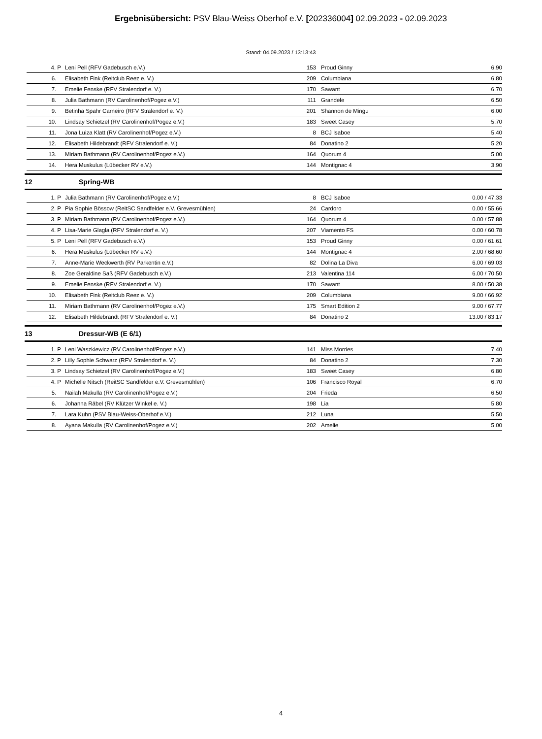Ergebnisübersicht: PSV Blau-Weiss Oberhof e.V. [202336004] 02.09.2023 - 02.09.2023
Stand: 04.09.2023 / 13:13:43
| 4. P | Leni Pell (RFV Gadebusch e.V.) | 153 | Proud Ginny | 6.90 |
| 6. | Elisabeth Fink (Reitclub Reez e. V.) | 209 | Columbiana | 6.80 |
| 7. | Emelie Fenske (RFV Stralendorf e. V.) | 170 | Sawant | 6.70 |
| 8. | Julia Bathmann (RV Carolinenhof/Pogez e.V.) | 111 | Grandele | 6.50 |
| 9. | Betinha Spahr Carneiro (RFV Stralendorf e. V.) | 201 | Shannon de Mingu | 6.00 |
| 10. | Lindsay Schietzel (RV Carolinenhof/Pogez e.V.) | 183 | Sweet Casey | 5.70 |
| 11. | Jona Luiza Klatt (RV Carolinenhof/Pogez e.V.) | 8 | BCJ Isaboe | 5.40 |
| 12. | Elisabeth Hildebrandt (RFV Stralendorf e. V.) | 84 | Donatino 2 | 5.20 |
| 13. | Miriam Bathmann (RV Carolinenhof/Pogez e.V.) | 164 | Quorum 4 | 5.00 |
| 14. | Hera Muskulus (Lübecker RV e.V.) | 144 | Montignac 4 | 3.90 |
12 Spring-WB
| 1. P | Julia Bathmann (RV Carolinenhof/Pogez e.V.) | 8 | BCJ Isaboe | 0.00 / 47.33 |
| 2. P | Pia Sophie Bössow (ReitSC Sandfelder e.V. Grevesmühlen) | 24 | Cardoro | 0.00 / 55.66 |
| 3. P | Miriam Bathmann (RV Carolinenhof/Pogez e.V.) | 164 | Quorum 4 | 0.00 / 57.88 |
| 4. P | Lisa-Marie Glagla (RFV Stralendorf e. V.) | 207 | Viamento FS | 0.00 / 60.78 |
| 5. P | Leni Pell (RFV Gadebusch e.V.) | 153 | Proud Ginny | 0.00 / 61.61 |
| 6. | Hera Muskulus (Lübecker RV e.V.) | 144 | Montignac 4 | 2.00 / 68.60 |
| 7. | Anne-Marie Weckwerth (RV Parkentin e.V.) | 82 | Dolina La Diva | 6.00 / 69.03 |
| 8. | Zoe Geraldine Saß (RFV Gadebusch e.V.) | 213 | Valentina 114 | 6.00 / 70.50 |
| 9. | Emelie Fenske (RFV Stralendorf e. V.) | 170 | Sawant | 8.00 / 50.38 |
| 10. | Elisabeth Fink (Reitclub Reez e. V.) | 209 | Columbiana | 9.00 / 66.92 |
| 11. | Miriam Bathmann (RV Carolinenhof/Pogez e.V.) | 175 | Smart Edition 2 | 9.00 / 67.77 |
| 12. | Elisabeth Hildebrandt (RFV Stralendorf e. V.) | 84 | Donatino 2 | 13.00 / 83.17 |
13 Dressur-WB (E 6/1)
| 1. P | Leni Waszkiewicz (RV Carolinenhof/Pogez e.V.) | 141 | Miss Morries | 7.40 |
| 2. P | Lilly Sophie Schwarz (RFV Stralendorf e. V.) | 84 | Donatino 2 | 7.30 |
| 3. P | Lindsay Schietzel (RV Carolinenhof/Pogez e.V.) | 183 | Sweet Casey | 6.80 |
| 4. P | Michelle Nitsch (ReitSC Sandfelder e.V. Grevesmühlen) | 106 | Francisco Royal | 6.70 |
| 5. | Nailah Makulla (RV Carolinenhof/Pogez e.V.) | 204 | Frieda | 6.50 |
| 6. | Johanna Räbel (RV Klützer Winkel e. V.) | 198 | Lia | 5.80 |
| 7. | Lara Kuhn (PSV Blau-Weiss-Oberhof e.V.) | 212 | Luna | 5.50 |
| 8. | Ayana Makulla (RV Carolinenhof/Pogez e.V.) | 202 | Amelie | 5.00 |
4